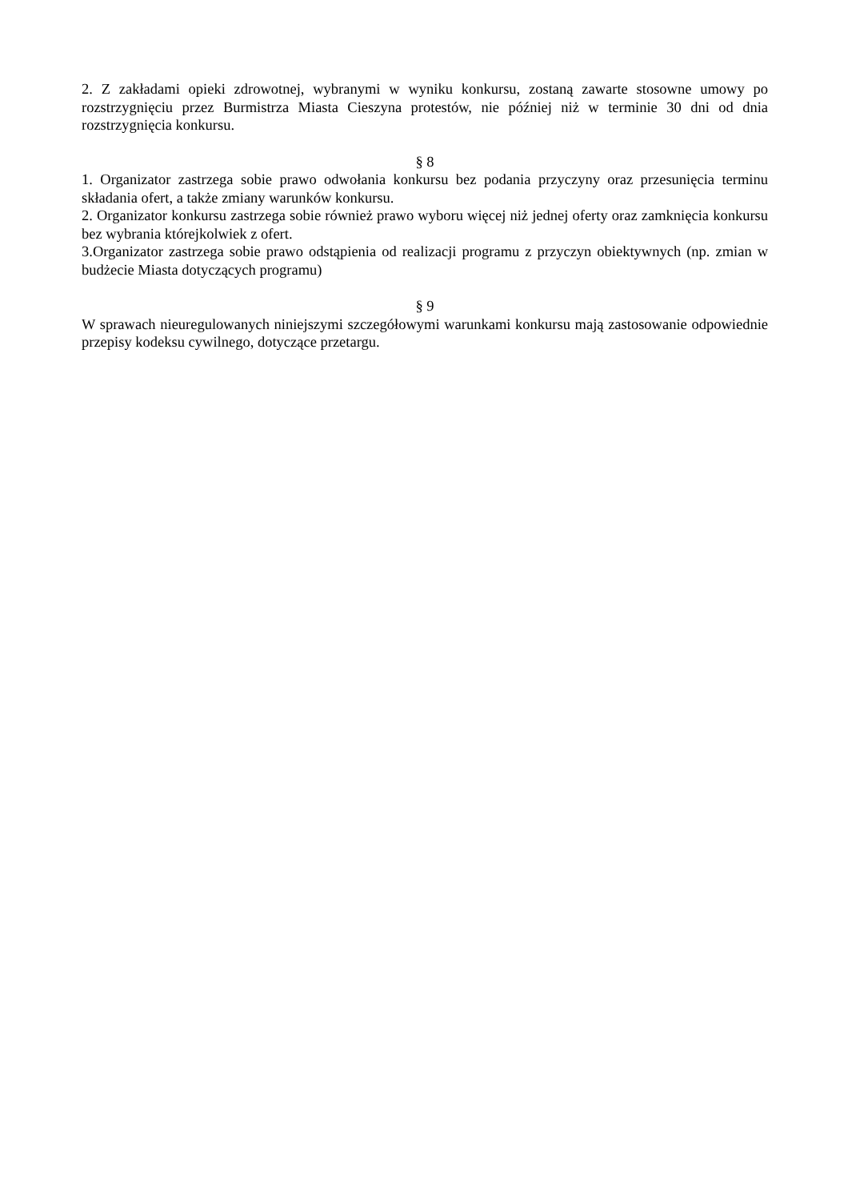2. Z zakładami opieki zdrowotnej, wybranymi w wyniku konkursu, zostaną zawarte stosowne umowy po rozstrzygnięciu przez Burmistrza Miasta Cieszyna protestów, nie później niż w terminie 30 dni od dnia rozstrzygnięcia konkursu.
§ 8
1. Organizator zastrzega sobie prawo odwołania konkursu bez podania przyczyny oraz przesunięcia terminu składania ofert, a także zmiany warunków konkursu.
2. Organizator konkursu zastrzega sobie również prawo wyboru więcej niż jednej oferty oraz zamknięcia konkursu bez wybrania którejkolwiek z ofert.
3.Organizator zastrzega sobie prawo odstąpienia od realizacji programu z przyczyn obiektywnych (np. zmian w budżecie Miasta dotyczących programu)
§ 9
W sprawach nieuregulowanych niniejszymi szczegółowymi warunkami konkursu mają zastosowanie odpowiednie przepisy kodeksu cywilnego, dotyczące przetargu.